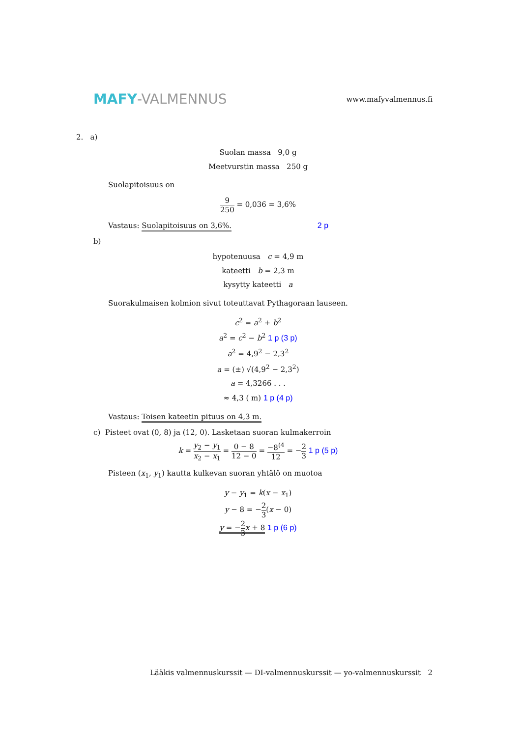MAFY-VALMENNUS
www.mafyvalmennus.fi
2. a)
Suolan massa 9,0 g
Meetvurstin massa 250 g
Suolapitoisuus on
9 250 = 0,036 = 3,6%
Vastaus: Suolapitoisuus on 3,6%. 2 p
b)
hypotenuusa c = 4,9 m
kateetti b = 2,3 m
kysytty kateetti a
Suorakulmaisen kolmion sivut toteuttavat Pythagoraan lauseen.
c<sup>2</sup> = a<sup>2</sup> + b<sup>2</sup>
a<sup>2</sup> = c<sup>2</sup> − b<sup>2</sup> 1 p (3 p)
a<sup>2</sup> = 4,9<sup>2</sup> − 2,3<sup>2</sup>
a = (±) √(4,9<sup>2</sup> − 2,3<sup>2</sup>)
a = 4,3266 . . .
≈ 4,3 ( m) 1 p (4 p)
Vastaus: Toisen kateetin pituus on 4,3 m.
c) Pisteet ovat (0, 8) ja (12, 0). Lasketaan suoran kulmakerroin
k = y<sub>2</sub> − y<sub>1</sub> x<sub>2</sub> − x<sub>1</sub> = 0 − 8 12 − 0 = −8<sup>(4</sup> 12 = −2 3 1 p (5 p)
Pisteen (x<sub>1</sub>, y<sub>1</sub>) kautta kulkevan suoran yhtälö on muotoa
y − y<sub>1</sub> = k(x − x<sub>1</sub>)
y − 8 = −2 3(x − 0)
y = −2 3 x + 8 1 p (6 p)
Lääkis valmennuskurssit — DI-valmennuskurssit — yo-valmennuskurssit 2